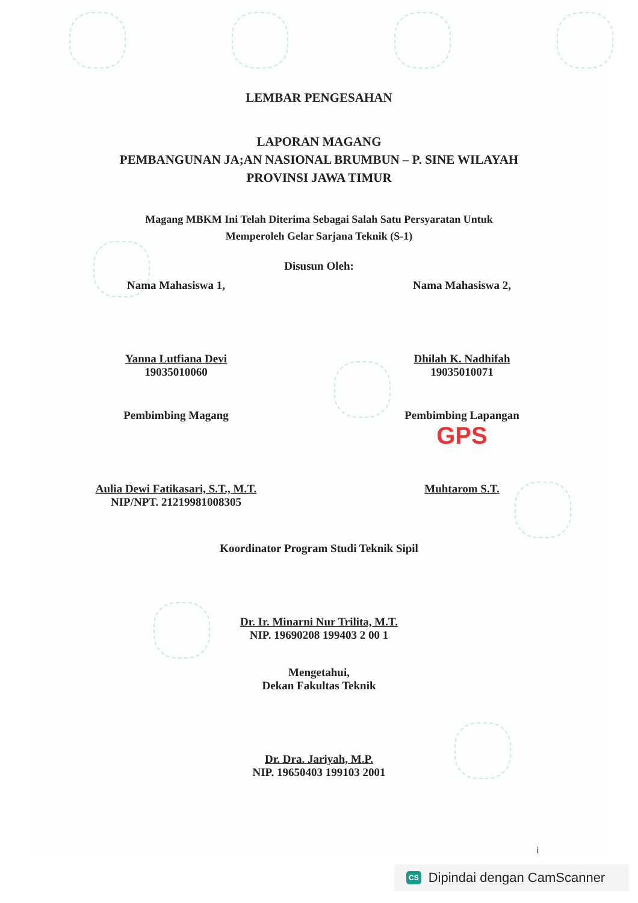LEMBAR PENGESAHAN
LAPORAN MAGANG
PEMBANGUNAN JA;AN NASIONAL BRUMBUN – P. SINE WILAYAH
PROVINSI JAWA TIMUR
Magang MBKM Ini Telah Diterima Sebagai Salah Satu Persyaratan Untuk
Memperoleh Gelar Sarjana Teknik (S-1)
Disusun Oleh:
Nama Mahasiswa 1,
Yanna Lutfiana Devi
19035010060
Nama Mahasiswa 2,
Dhilah K. Nadhifah
19035010071
Pembimbing Magang
Aulia Dewi Fatikasari, S.T., M.T.
NIP/NPT. 21219981008305
Pembimbing Lapangan
GPS
Muhtarom S.T.
Koordinator Program Studi Teknik Sipil
Dr. Ir. Minarni Nur Trilita, M.T.
NIP. 19690208 199403 2 00 1
Mengetahui,
Dekan Fakultas Teknik
Dr. Dra. Jariyah, M.P.
NIP. 19650403 199103 2001
i
CS Dipindai dengan CamScanner